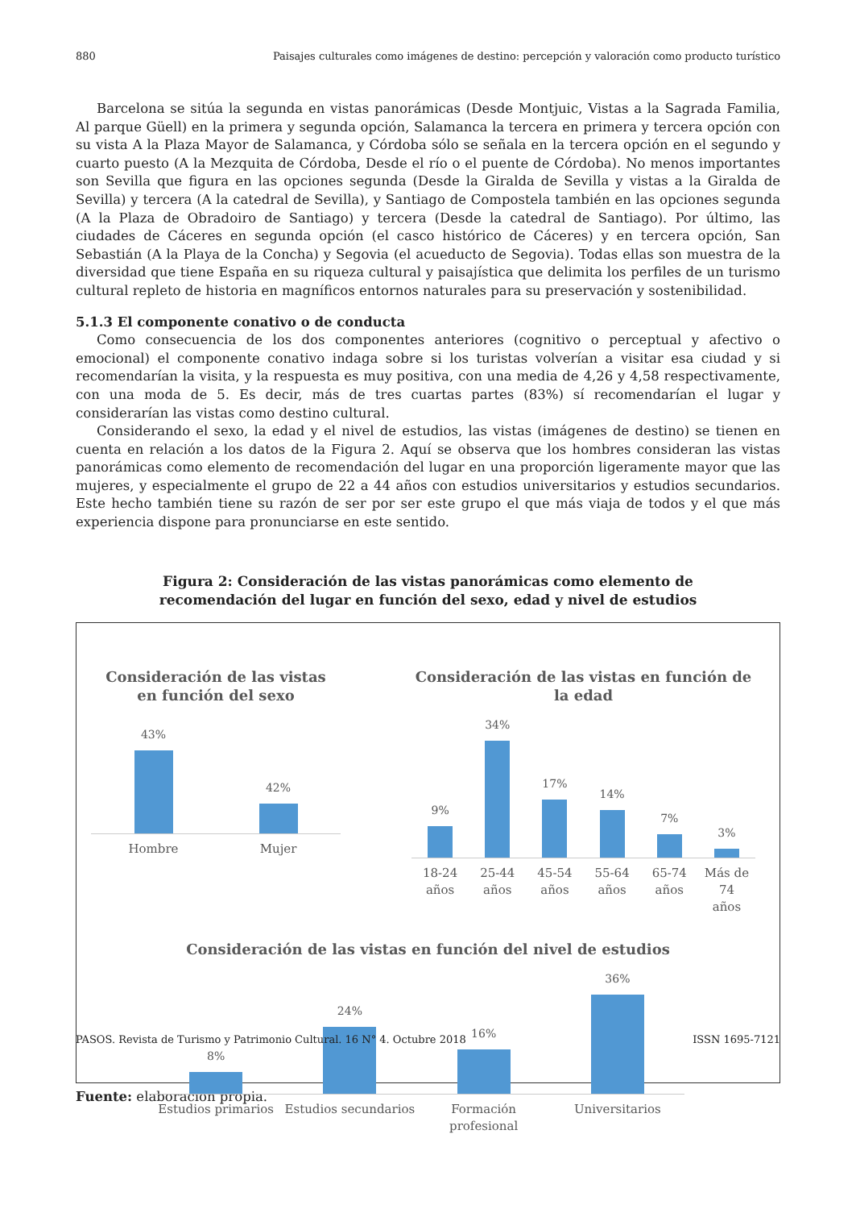880 Paisajes culturales como imágenes de destino: percepción y valoración como producto turístico
Barcelona se sitúa la segunda en vistas panorámicas (Desde Montjuic, Vistas a la Sagrada Familia, Al parque Güell) en la primera y segunda opción, Salamanca la tercera en primera y tercera opción con su vista A la Plaza Mayor de Salamanca, y Córdoba sólo se señala en la tercera opción en el segundo y cuarto puesto (A la Mezquita de Córdoba, Desde el río o el puente de Córdoba). No menos importantes son Sevilla que figura en las opciones segunda (Desde la Giralda de Sevilla y vistas a la Giralda de Sevilla) y tercera (A la catedral de Sevilla), y Santiago de Compostela también en las opciones segunda (A la Plaza de Obradoiro de Santiago) y tercera (Desde la catedral de Santiago). Por último, las ciudades de Cáceres en segunda opción (el casco histórico de Cáceres) y en tercera opción, San Sebastián (A la Playa de la Concha) y Segovia (el acueducto de Segovia). Todas ellas son muestra de la diversidad que tiene España en su riqueza cultural y paisajística que delimita los perfiles de un turismo cultural repleto de historia en magníficos entornos naturales para su preservación y sostenibilidad.
5.1.3 El componente conativo o de conducta
Como consecuencia de los dos componentes anteriores (cognitivo o perceptual y afectivo o emocional) el componente conativo indaga sobre si los turistas volverían a visitar esa ciudad y si recomendarían la visita, y la respuesta es muy positiva, con una media de 4,26 y 4,58 respectivamente, con una moda de 5. Es decir, más de tres cuartas partes (83%) sí recomendarían el lugar y considerarían las vistas como destino cultural.
Considerando el sexo, la edad y el nivel de estudios, las vistas (imágenes de destino) se tienen en cuenta en relación a los datos de la Figura 2. Aquí se observa que los hombres consideran las vistas panorámicas como elemento de recomendación del lugar en una proporción ligeramente mayor que las mujeres, y especialmente el grupo de 22 a 44 años con estudios universitarios y estudios secundarios. Este hecho también tiene su razón de ser por ser este grupo el que más viaja de todos y el que más experiencia dispone para pronunciarse en este sentido.
Figura 2: Consideración de las vistas panorámicas como elemento de
recomendación del lugar en función del sexo, edad y nivel de estudios
Consideración de las vistas
en función del sexo
43%
42%
Hombre Mujer
Consideración de las vistas en función de la edad
9%
34%
17%
14%
7%
3%
18-24
años
25-44
años
45-54
años
55-64
años
65-74
años
Más de 74
años
Consideración de las vistas en función del nivel de estudios
8%
24%
16%
36%
Estudios primarios Estudios secundarios Formación profesional Universitarios
Fuente: elaboración propia.
PASOS. Revista de Turismo y Patrimonio Cultural. 16 N° 4. Octubre 2018 ISSN 1695-7121